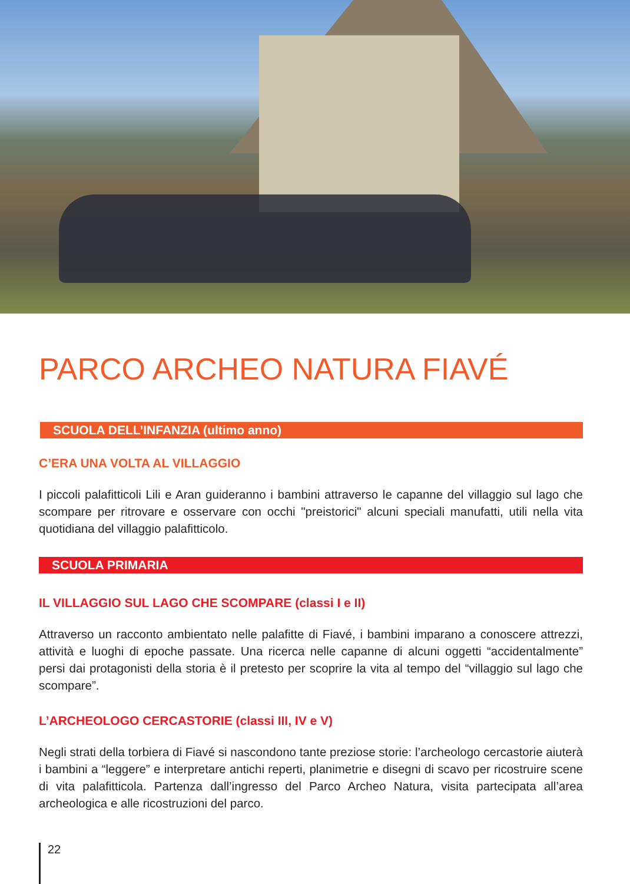PARCO ARCHEO NATURA FIAVÉ
SCUOLA DELL’INFANZIA (ultimo anno)
C’ERA UNA VOLTA AL VILLAGGIO
I piccoli palafitticoli Lili e Aran guideranno i bambini attraverso le capanne del villaggio sul lago che scompare per ritrovare e osservare con occhi "preistorici" alcuni speciali manufatti, utili nella vita quotidiana del villaggio palafitticolo.
SCUOLA PRIMARIA
IL VILLAGGIO SUL LAGO CHE SCOMPARE (classi I e II)
Attraverso un racconto ambientato nelle palafitte di Fiavé, i bambini imparano a conoscere attrezzi, attività e luoghi di epoche passate. Una ricerca nelle capanne di alcuni oggetti “accidentalmente” persi dai protagonisti della storia è il pretesto per scoprire la vita al tempo del “villaggio sul lago che scompare”.
L’ARCHEOLOGO CERCASTORIE (classi III, IV e V)
Negli strati della torbiera di Fiavé si nascondono tante preziose storie: l’archeologo cercastorie aiuterà i bambini a “leggere” e interpretare antichi reperti, planimetrie e disegni di scavo per ricostruire scene di vita palafitticola. Partenza dall’ingresso del Parco Archeo Natura, visita partecipata all’area archeologica e alle ricostruzioni del parco.
22